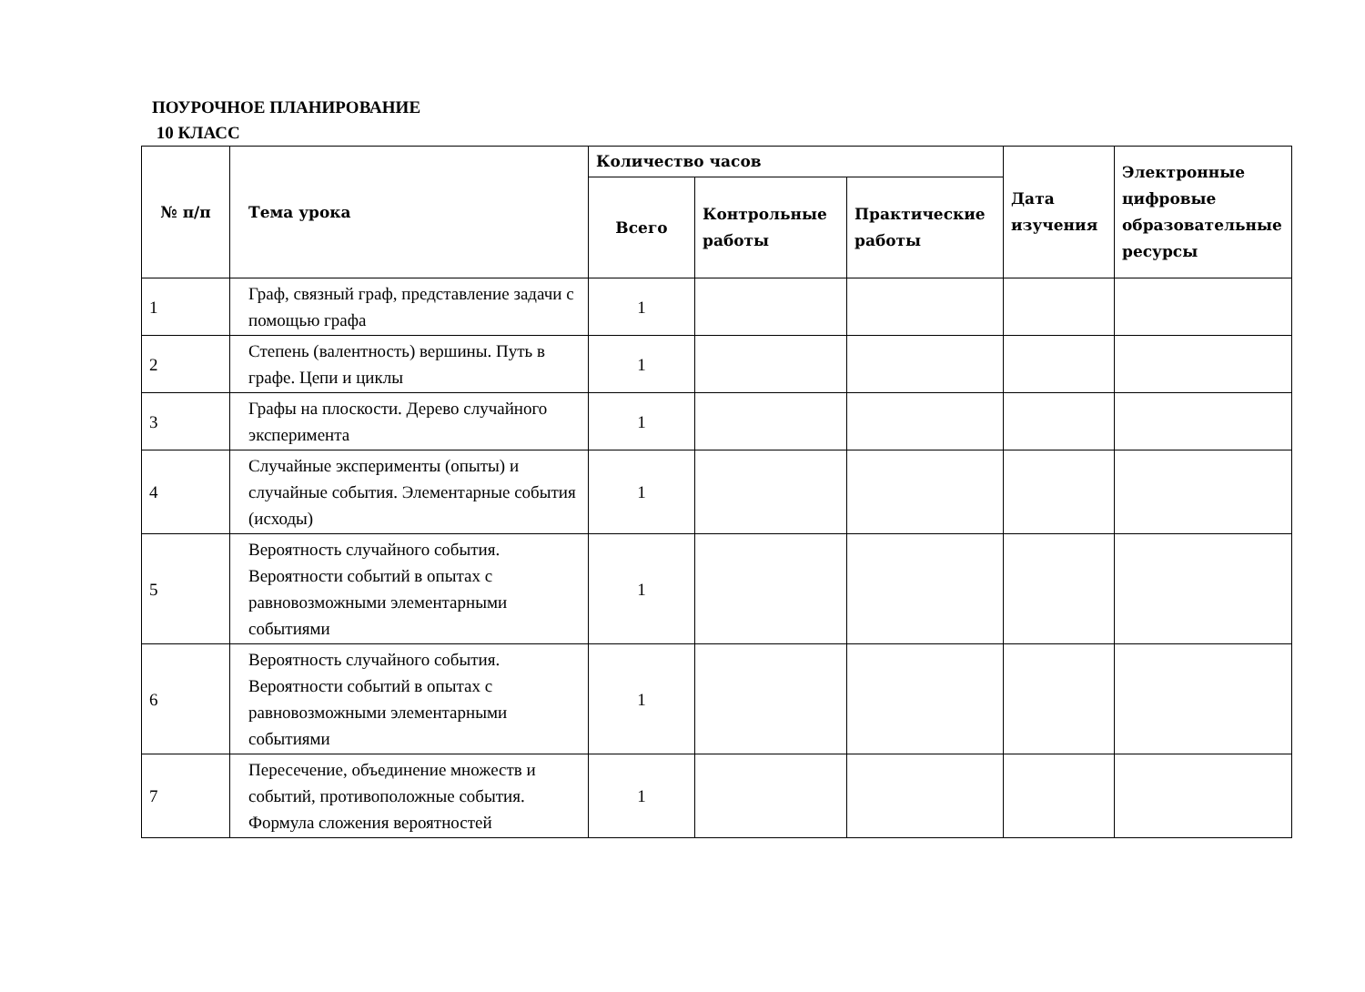ПОУРОЧНОЕ ПЛАНИРОВАНИЕ
10 КЛАСС
| № п/п | Тема урока | Количество часов | | | Дата изучения | Электронные цифровые образовательные ресурсы |
| --- | --- | --- | --- | --- | --- | --- |
| | | Всего | Контрольные работы | Практические работы | | |
| 1 | Граф, связный граф, представление задачи с помощью графа | 1 | | | | |
| 2 | Степень (валентность) вершины. Путь в графе. Цепи и циклы | 1 | | | | |
| 3 | Графы на плоскости. Дерево случайного эксперимента | 1 | | | | |
| 4 | Случайные эксперименты (опыты) и случайные события. Элементарные события (исходы) | 1 | | | | |
| 5 | Вероятность случайного события. Вероятности событий в опытах с равновозможными элементарными событиями | 1 | | | | |
| 6 | Вероятность случайного события. Вероятности событий в опытах с равновозможными элементарными событиями | 1 | | | | |
| 7 | Пересечение, объединение множеств и событий, противоположные события. Формула сложения вероятностей | 1 | | | | |